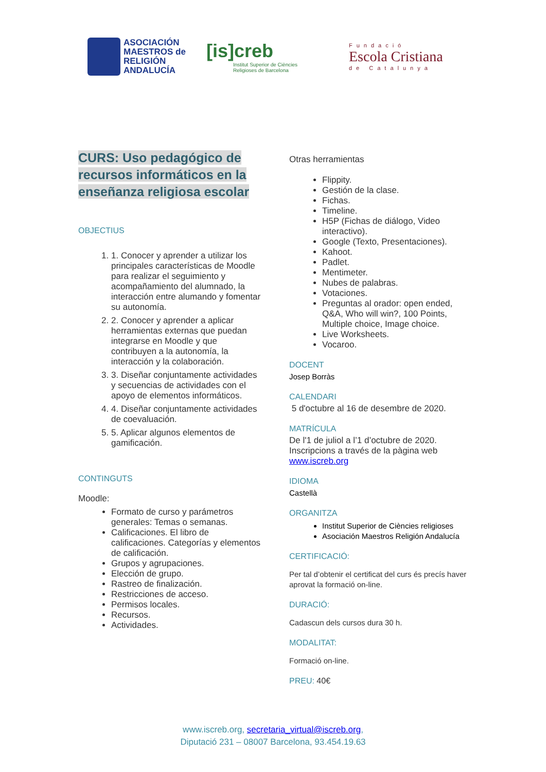ASOCIACIÓN
MAESTROS de
RELIGIÓN
ANDALUCÍA
[is]creb
Institut Superior de Ciències
Religioses de Barcelona
Fundació
Escola Cristiana
de Catalunya
CURS: Uso pedagógico de recursos informáticos en la enseñanza religiosa escolar
OBJECTIUS
1. 1. Conocer y aprender a utilizar los principales características de Moodle para realizar el seguimiento y acompañamiento del alumnado, la interacción entre alumando y fomentar su autonomía.
2. 2. Conocer y aprender a aplicar herramientas externas que puedan integrarse en Moodle y que contribuyen a la autonomía, la interacción y la colaboración.
3. 3. Diseñar conjuntamente actividades y secuencias de actividades con el apoyo de elementos informáticos.
4. 4. Diseñar conjuntamente actividades de coevaluación.
5. 5. Aplicar algunos elementos de gamificación.
CONTINGUTS
Moodle:
Formato de curso y parámetros generales: Temas o semanas.
Calificaciones. El libro de calificaciones. Categorías y elementos de calificación.
Grupos y agrupaciones.
Elección de grupo.
Rastreo de finalización.
Restricciones de acceso.
Permisos locales.
Recursos.
Actividades.
Otras herramientas
Flippity.
Gestión de la clase.
Fichas.
Timeline.
H5P (Fichas de diálogo, Video interactivo).
Google (Texto, Presentaciones).
Kahoot.
Padlet.
Mentimeter.
Nubes de palabras.
Votaciones.
Preguntas al orador: open ended, Q&A, Who will win?, 100 Points, Multiple choice, Image choice.
Live Worksheets.
Vocaroo.
DOCENT
Josep Borràs
CALENDARI
5 d'octubre al 16 de desembre de 2020.
MATRÍCULA
De l'1 de juliol a l’1 d’octubre de 2020. Inscripcions a través de la pàgina web www.iscreb.org
IDIOMA
Castellà
ORGANITZA
Institut Superior de Ciències religioses
Asociación Maestros Religión Andalucía
CERTIFICACIÓ:
Per tal d’obtenir el certificat del curs és precís haver aprovat la formació on-line.
DURACIÓ:
Cadascun dels cursos dura 30 h.
MODALITAT:
Formació on-line.
PREU: 40€
www.iscreb.org, secretaria_virtual@iscreb.org,
Diputació 231 – 08007 Barcelona, 93.454.19.63